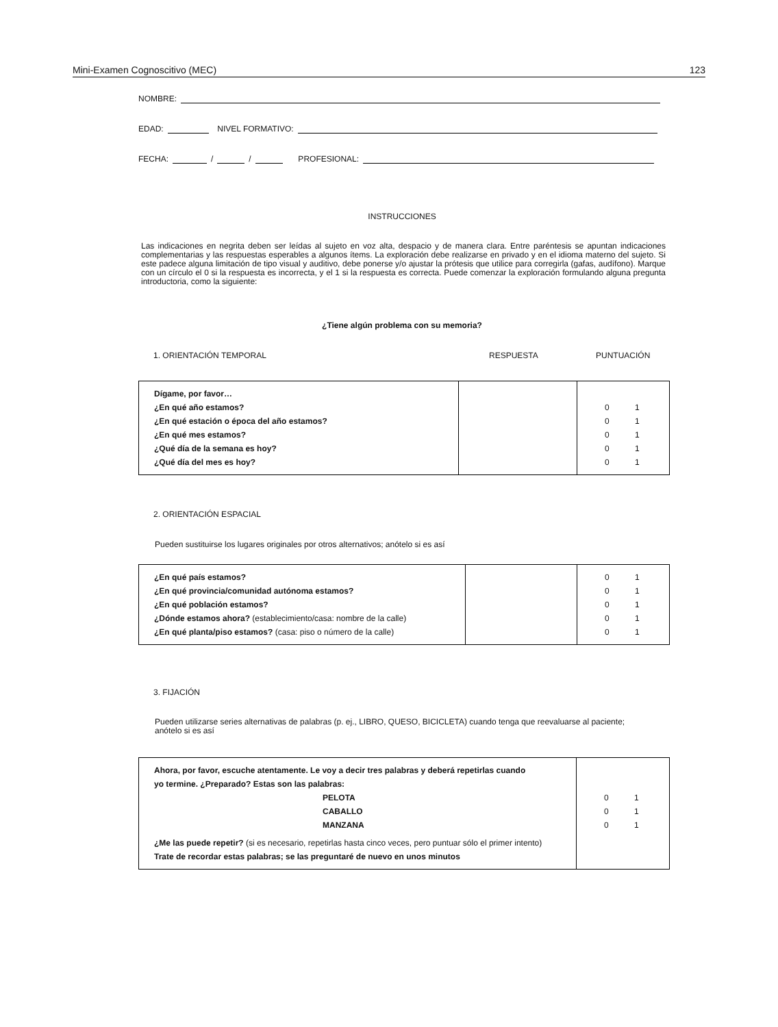Mini-Examen Cognoscitivo (MEC) 123
NOMBRE:
EDAD: NIVEL FORMATIVO:
FECHA: / / PROFESIONAL:
INSTRUCCIONES
Las indicaciones en negrita deben ser leídas al sujeto en voz alta, despacio y de manera clara. Entre paréntesis se apuntan indicaciones complementarias y las respuestas esperables a algunos ítems. La exploración debe realizarse en privado y en el idioma materno del sujeto. Si este padece alguna limitación de tipo visual y auditivo, debe ponerse y/o ajustar la prótesis que utilice para corregirla (gafas, audífono). Marque con un círculo el 0 si la respuesta es incorrecta, y el 1 si la respuesta es correcta. Puede comenzar la exploración formulando alguna pregunta introductoria, como la siguiente:
¿Tiene algún problema con su memoria?
1. ORIENTACIÓN TEMPORAL RESPUESTA PUNTUACIÓN
| Dígame, por favor… ¿En qué año estamos? ¿En qué estación o época del año estamos? ¿En qué mes estamos? ¿Qué día de la semana es hoy? ¿Qué día del mes es hoy? | | 0 1 0 1 0 1 0 1 0 1 |
2. ORIENTACIÓN ESPACIAL
Pueden sustituirse los lugares originales por otros alternativos; anótelo si es así
| ¿En qué país estamos? ¿En qué provincia/comunidad autónoma estamos? ¿En qué población estamos? ¿Dónde estamos ahora? (establecimiento/casa: nombre de la calle) ¿En qué planta/piso estamos? (casa: piso o número de la calle) | | 0 1 0 1 0 1 0 1 0 1 |
3. FIJACIÓN
Pueden utilizarse series alternativas de palabras (p. ej., LIBRO, QUESO, BICICLETA) cuando tenga que reevaluarse al paciente;
anótelo si es así
| Ahora, por favor, escuche atentamente. Le voy a decir tres palabras y deberá repetirlas cuando yo termine. ¿Preparado? Estas son las palabras: PELOTA CABALLO MANZANA ¿Me las puede repetir? (si es necesario, repetirlas hasta cinco veces, pero puntuar sólo el primer intento) Trate de recordar estas palabras; se las preguntaré de nuevo en unos minutos | 0 1 0 1 0 1 |